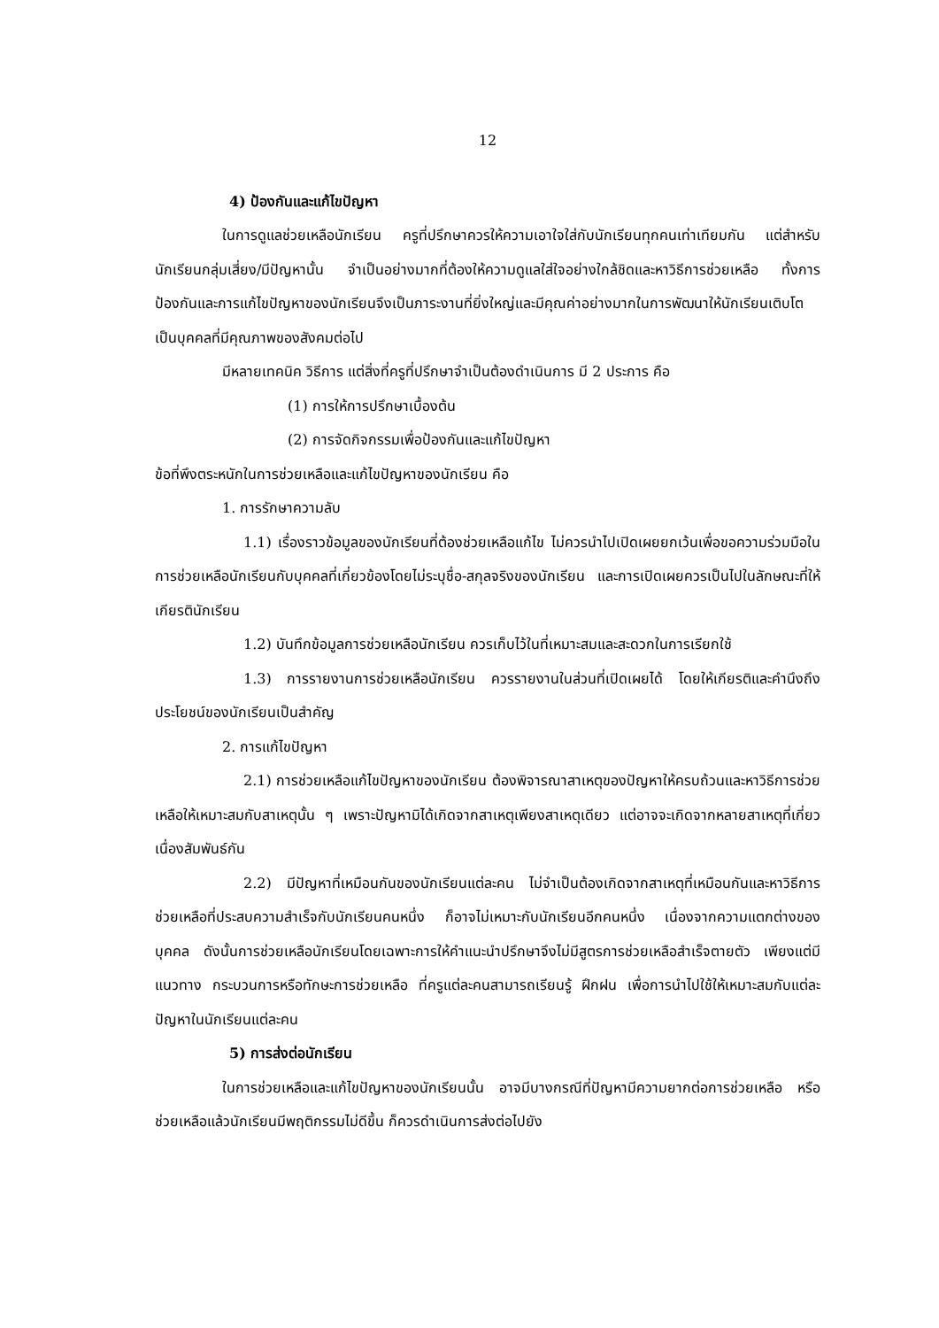12
4) ป้องกันและแก้ไขปัญหา
ในการดูแลช่วยเหลือนักเรียน ครูที่ปรึกษาควรให้ความเอาใจใส่กับนักเรียนทุกคนเท่าเทียมกัน แต่สำหรับนักเรียนกลุ่มเสี่ยง/มีปัญหานั้น จำเป็นอย่างมากที่ต้องให้ความดูแลใส่ใจอย่างใกล้ชิดและหาวิธีการช่วยเหลือ ทั้งการป้องกันและการแก้ไขปัญหาของนักเรียนจึงเป็นภาระงานที่ยิ่งใหญ่และมีคุณค่าอย่างมากในการพัฒนาให้นักเรียนเติบโตเป็นบุคคลที่มีคุณภาพของสังคมต่อไป
มีหลายเทคนิค วิธีการ แต่สิ่งที่ครูที่ปรึกษาจำเป็นต้องดำเนินการ มี 2 ประการ คือ
(1) การให้การปรึกษาเบื้องต้น
(2) การจัดกิจกรรมเพื่อป้องกันและแก้ไขปัญหา
ข้อที่พึงตระหนักในการช่วยเหลือและแก้ไขปัญหาของนักเรียน คือ
1. การรักษาความลับ
1.1) เรื่องราวข้อมูลของนักเรียนที่ต้องช่วยเหลือแก้ไข ไม่ควรนำไปเปิดเผยยกเว้นเพื่อขอความร่วมมือในการช่วยเหลือนักเรียนกับบุคคลที่เกี่ยวข้องโดยไม่ระบุชื่อ-สกุลจริงของนักเรียน และการเปิดเผยควรเป็นไปในลักษณะที่ให้เกียรตินักเรียน
1.2) บันทึกข้อมูลการช่วยเหลือนักเรียน ควรเก็บไว้ในที่เหมาะสมและสะดวกในการเรียกใช้
1.3) การรายงานการช่วยเหลือนักเรียน ควรรายงานในส่วนที่เปิดเผยได้ โดยให้เกียรติและคำนึงถึงประโยชน์ของนักเรียนเป็นสำคัญ
2. การแก้ไขปัญหา
2.1) การช่วยเหลือแก้ไขปัญหาของนักเรียน ต้องพิจารณาสาเหตุของปัญหาให้ครบถ้วนและหาวิธีการช่วยเหลือให้เหมาะสมกับสาเหตุนั้น ๆ เพราะปัญหามิได้เกิดจากสาเหตุเพียงสาเหตุเดียว แต่อาจจะเกิดจากหลายสาเหตุที่เกี่ยวเนื่องสัมพันธ์กัน
2.2) มีปัญหาที่เหมือนกันของนักเรียนแต่ละคน ไม่จำเป็นต้องเกิดจากสาเหตุที่เหมือนกันและหาวิธีการช่วยเหลือที่ประสบความสำเร็จกับนักเรียนคนหนึ่ง ก็อาจไม่เหมาะกับนักเรียนอีกคนหนึ่ง เนื่องจากความแตกต่างของบุคคล ดังนั้นการช่วยเหลือนักเรียนโดยเฉพาะการให้คำแนะนำปรึกษาจึงไม่มีสูตรการช่วยเหลือสำเร็จตายตัว เพียงแต่มีแนวทาง กระบวนการหรือทักษะการช่วยเหลือ ที่ครูแต่ละคนสามารถเรียนรู้ ฝึกฝน เพื่อการนำไปใช้ให้เหมาะสมกับแต่ละปัญหาในนักเรียนแต่ละคน
5) การส่งต่อนักเรียน
ในการช่วยเหลือและแก้ไขปัญหาของนักเรียนนั้น อาจมีบางกรณีที่ปัญหามีความยากต่อการช่วยเหลือ หรือช่วยเหลือแล้วนักเรียนมีพฤติกรรมไม่ดีขึ้น ก็ควรดำเนินการส่งต่อไปยัง